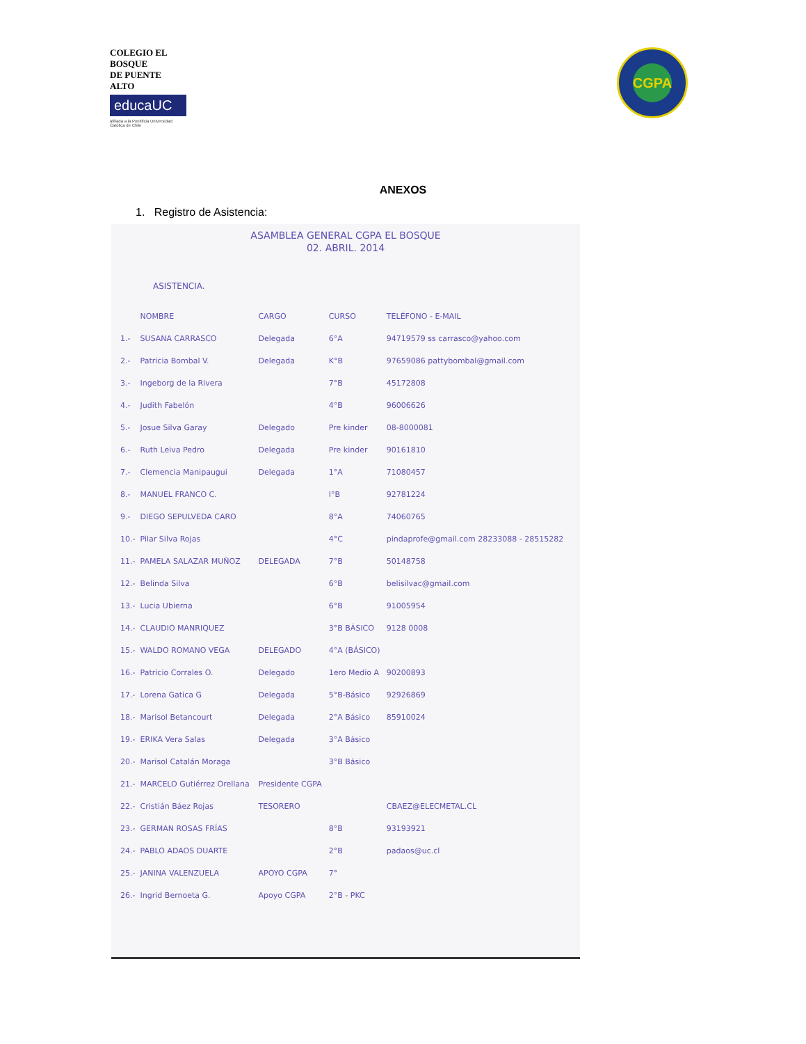COLEGIO EL BOSQUE
DE PUENTE ALTO
educaUC
afiliada a la Pontificia Universidad Católica de Chile
CGPA
ANEXOS
1. Registro de Asistencia:
ASAMBLEA GENERAL CGPA EL BOSQUE
02. ABRIL. 2014
ASISTENCIA.
| | NOMBRE | CARGO | CURSO | TELÉFONO - E-MAIL |
| --- | --- | --- | --- | --- |
| 1.- | SUSANA CARRASCO | Delegada | 6°A | 94719579 ss carrasco@yahoo.com |
| 2.- | Patricia Bombal V. | Delegada | K°B | 97659086 pattybombal@gmail.com |
| 3.- | Ingeborg de la Rivera | | 7°B | 45172808 |
| 4.- | Judith Fabelón | | 4°B | 96006626 |
| 5.- | Josue Silva Garay | Delegado | Pre kinder | 08-8000081 |
| 6.- | Ruth Leiva Pedro | Delegada | Pre kinder | 90161810 |
| 7.- | Clemencia Manipaugui | Delegada | 1°A | 71080457 |
| 8.- | MANUEL FRANCO C. | | I°B | 92781224 |
| 9.- | DIEGO SEPULVEDA CARO | | 8°A | 74060765 |
| 10.- | Pilar Silva Rojas | | 4°C | pindaprofe@gmail.com 28233088 - 28515282 |
| 11.- | PAMELA SALAZAR MUÑOZ | DELEGADA | 7°B | 50148758 |
| 12.- | Belinda Silva | | 6°B | belisilvac@gmail.com |
| 13.- | Lucia Ubierna | | 6°B | 91005954 |
| 14.- | CLAUDIO MANRIQUEZ | | 3°B BÁSICO | 9128 0008 |
| 15.- | WALDO ROMANO VEGA | DELEGADO | 4°A (BÁSICO) | |
| 16.- | Patricio Corrales O. | Delegado | 1ero Medio A | 90200893 |
| 17.- | Lorena Gatica G | Delegada | 5°B-Básico | 92926869 |
| 18.- | Marisol Betancourt | Delegada | 2°A Básico | 85910024 |
| 19.- | ERIKA Vera Salas | Delegada | 3°A Básico | |
| 20.- | Marisol Catalán Moraga | | 3°B Básico | |
| 21.- | MARCELO Gutiérrez Orellana | Presidente CGPA | | |
| 22.- | Cristián Báez Rojas | TESORERO | | CBAEZ@ELECMETAL.CL |
| 23.- | GERMAN ROSAS FRÍAS | | 8°B | 93193921 |
| 24.- | PABLO ADAOS DUARTE | | 2°B | padaos@uc.cl |
| 25.- | JANINA VALENZUELA | APOYO CGPA | 7° | |
| 26.- | Ingrid Bernoeta G. | Apoyo CGPA | 2°B - PKC | |